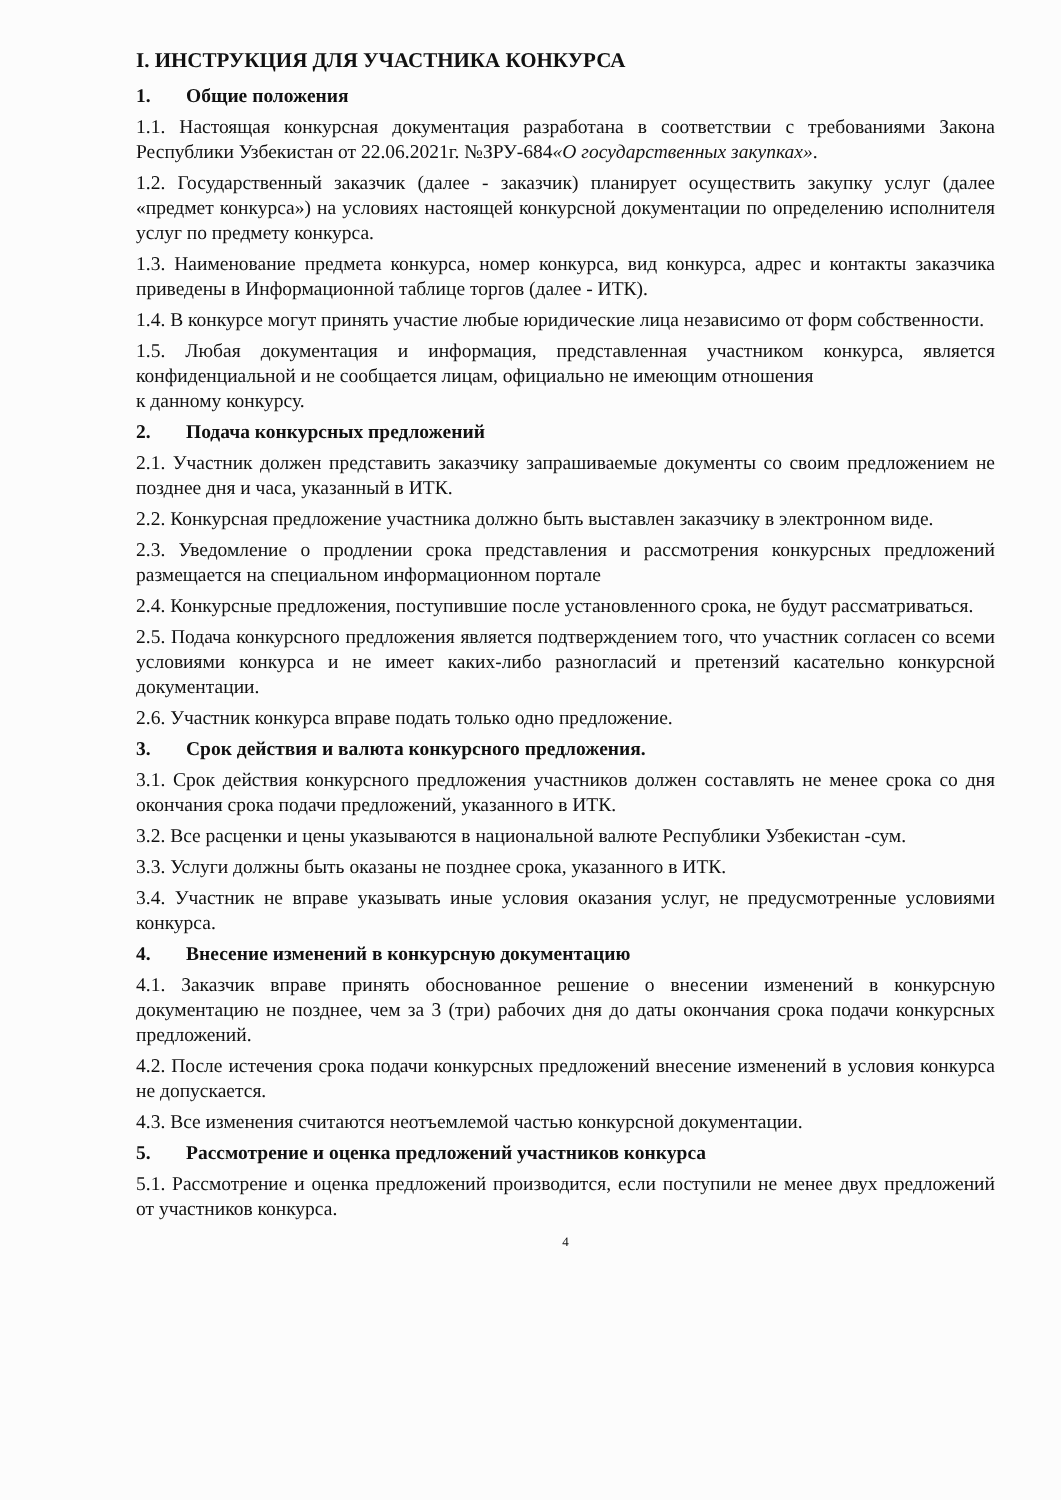I. ИНСТРУКЦИЯ ДЛЯ УЧАСТНИКА КОНКУРСА
1. Общие положения
1.1. Настоящая конкурсная документация разработана в соответствии с требованиями Закона Республики Узбекистан от 22.06.2021г. №ЗРУ-684«О государственных закупках».
1.2. Государственный заказчик (далее - заказчик) планирует осуществить закупку услуг (далее «предмет конкурса») на условиях настоящей конкурсной документации по определению исполнителя услуг по предмету конкурса.
1.3. Наименование предмета конкурса, номер конкурса, вид конкурса, адрес и контакты заказчика приведены в Информационной таблице торгов (далее - ИТК).
1.4. В конкурсе могут принять участие любые юридические лица независимо от форм собственности.
1.5. Любая документация и информация, представленная участником конкурса, является конфиденциальной и не сообщается лицам, официально не имеющим отношения
к данному конкурсу.
2. Подача конкурсных предложений
2.1. Участник должен представить заказчику запрашиваемые документы со своим предложением не позднее дня и часа, указанный в ИТК.
2.2. Конкурсная предложение участника должно быть выставлен заказчику в электронном виде.
2.3. Уведомление о продлении срока представления и рассмотрения конкурсных предложений размещается на специальном информационном портале
2.4. Конкурсные предложения, поступившие после установленного срока, не будут рассматриваться.
2.5. Подача конкурсного предложения является подтверждением того, что участник согласен со всеми условиями конкурса и не имеет каких-либо разногласий и претензий касательно конкурсной документации.
2.6. Участник конкурса вправе подать только одно предложение.
3. Срок действия и валюта конкурсного предложения.
3.1. Срок действия конкурсного предложения участников должен составлять не менее срока со дня окончания срока подачи предложений, указанного в ИТК.
3.2. Все расценки и цены указываются в национальной валюте Республики Узбекистан -сум.
3.3. Услуги должны быть оказаны не позднее срока, указанного в ИТК.
3.4. Участник не вправе указывать иные условия оказания услуг, не предусмотренные условиями конкурса.
4. Внесение изменений в конкурсную документацию
4.1. Заказчик вправе принять обоснованное решение о внесении изменений в конкурсную документацию не позднее, чем за 3 (три) рабочих дня до даты окончания срока подачи конкурсных предложений.
4.2. После истечения срока подачи конкурсных предложений внесение изменений в условия конкурса не допускается.
4.3. Все изменения считаются неотъемлемой частью конкурсной документации.
5. Рассмотрение и оценка предложений участников конкурса
5.1. Рассмотрение и оценка предложений производится, если поступили не менее двух предложений от участников конкурса.
4